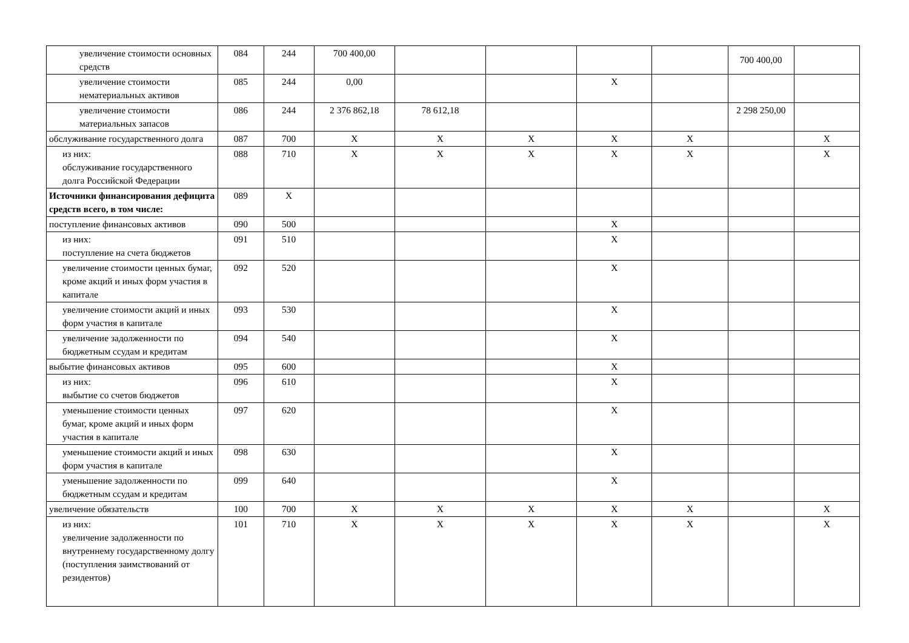| увеличение стоимости основных средств | 084 | 244 | 700 400,00 | | | | | 700 400,00 | |
| увеличение стоимости нематериальных активов | 085 | 244 | 0,00 | | | X | | | |
| увеличение стоимости материальных запасов | 086 | 244 | 2 376 862,18 | 78 612,18 | | | | 2 298 250,00 | |
| обслуживание государственного долга | 087 | 700 | X | X | X | X | X | | X |
| из них: обслуживание государственного долга Российской Федерации | 088 | 710 | X | X | X | X | X | | X |
| Источники финансирования дефицита средств всего, в том числе: | 089 | X | | | | | | | |
| поступление финансовых активов | 090 | 500 | | | | X | | | |
| из них: поступление на счета бюджетов | 091 | 510 | | | | X | | | |
| увеличение стоимости ценных бумаг, кроме акций и иных форм участия в капитале | 092 | 520 | | | | X | | | |
| увеличение стоимости акций и иных форм участия в капитале | 093 | 530 | | | | X | | | |
| увеличение задолженности по бюджетным ссудам и кредитам | 094 | 540 | | | | X | | | |
| выбытие финансовых активов | 095 | 600 | | | | X | | | |
| из них: выбытие со счетов бюджетов | 096 | 610 | | | | X | | | |
| уменьшение стоимости ценных бумаг, кроме акций и иных форм участия в капитале | 097 | 620 | | | | X | | | |
| уменьшение стоимости акций и иных форм участия в капитале | 098 | 630 | | | | X | | | |
| уменьшение задолженности по бюджетным ссудам и кредитам | 099 | 640 | | | | X | | | |
| увеличение обязательств | 100 | 700 | X | X | X | X | X | | X |
| из них: увеличение задолженности по внутреннему государственному долгу (поступления заимствований от резидентов) | 101 | 710 | X | X | X | X | X | | X |